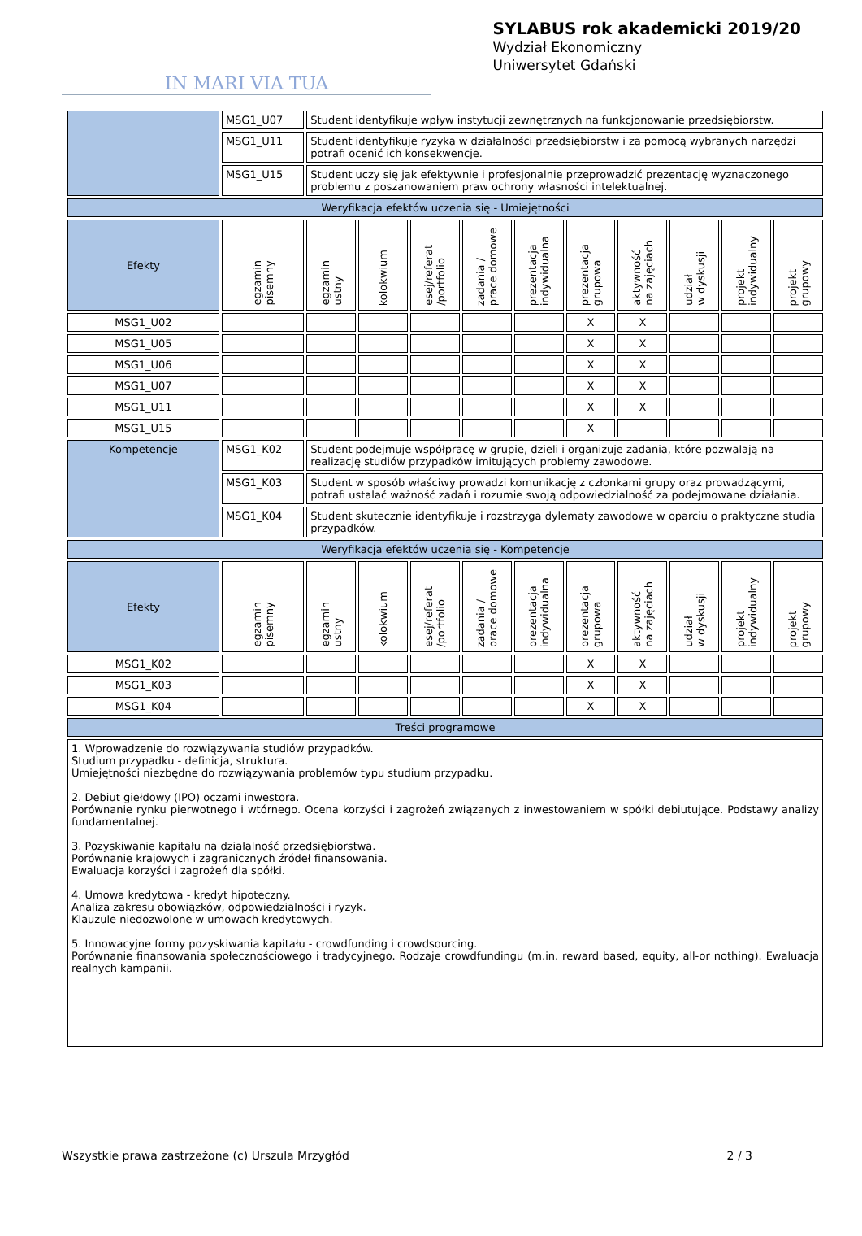IN MARI VIA TUA
SYLABUS rok akademicki 2019/20
Wydział Ekonomiczny
Uniwersytet Gdański
| | MSG1_U07 | Student identyfikuje wpływ instytucji zewnętrznych na funkcjonowanie przedsiębiorstw. | | | | | | | | | |
| | MSG1_U11 | Student identyfikuje ryzyka w działalności przedsiębiorstw i za pomocą wybranych narzędzi potrafi ocenić ich konsekwencje. | | | | | | | | | |
| | MSG1_U15 | Student uczy się jak efektywnie i profesjonalnie przeprowadzić prezentację wyznaczonego problemu z poszanowaniem praw ochrony własności intelektualnej. | | | | | | | | | |
| Weryfikacja efektów uczenia się - Umiejętności | | | | | | | | | | | |
| Efekty | egzamin pisemny | egzamin ustny | kolokwium | esej/referat /portfolio | zadania / prace domowe | prezentacja indywidualna | prezentacja grupowa | aktywność na zajęciach | udział w dyskusji | projekt indywidualny | projekt grupowy |
| MSG1_U02 | | | | | | | X | X | | | |
| MSG1_U05 | | | | | | | X | X | | | |
| MSG1_U06 | | | | | | | X | X | | | |
| MSG1_U07 | | | | | | | X | X | | | |
| MSG1_U11 | | | | | | | X | X | | | |
| MSG1_U15 | | | | | | | X | | | | |
| Kompetencje | MSG1_K02 | Student podejmuje współpracę w grupie, dzieli i organizuje zadania, które pozwalają na realizację studiów przypadków imitujących problemy zawodowe. | | | | | | | | | |
| | MSG1_K03 | Student w sposób właściwy prowadzi komunikację z członkami grupy oraz prowadzącymi, potrafi ustalać ważność zadań i rozumie swoją odpowiedzialność za podejmowane działania. | | | | | | | | | |
| | MSG1_K04 | Student skutecznie identyfikuje i rozstrzyga dylematy zawodowe w oparciu o praktyczne studia przypadków. | | | | | | | | | |
| Weryfikacja efektów uczenia się - Kompetencje | | | | | | | | | | | |
| Efekty | egzamin pisemny | egzamin ustny | kolokwium | esej/referat /portfolio | zadania / prace domowe | prezentacja indywidualna | prezentacja grupowa | aktywność na zajęciach | udział w dyskusji | projekt indywidualny | projekt grupowy |
| MSG1_K02 | | | | | | | X | X | | | |
| MSG1_K03 | | | | | | | X | X | | | |
| MSG1_K04 | | | | | | | X | X | | | |
| Treści programowe | | | | | | | | | | | |
| 1. Wprowadzenie do rozwiązywania studiów przypadków. Studium przypadku - definicja, struktura. Umiejętności niezbędne do rozwiązywania problemów typu studium przypadku. 2. Debiut giełdowy (IPO) oczami inwestora. Porównanie rynku pierwotnego i wtórnego. Ocena korzyści i zagrożeń związanych z inwestowaniem w spółki debiutujące. Podstawy analizy fundamentalnej. 3. Pozyskiwanie kapitału na działalność przedsiębiorstwa. Porównanie krajowych i zagranicznych źródeł finansowania. Ewaluacja korzyści i zagrożeń dla spółki. 4. Umowa kredytowa - kredyt hipoteczny. Analiza zakresu obowiązków, odpowiedzialności i ryzyk. Klauzule niedozwolone w umowach kredytowych. 5. Innowacyjne formy pozyskiwania kapitału - crowdfunding i crowdsourcing. Porównanie finansowania społecznościowego i tradycyjnego. Rodzaje crowdfundingu (m.in. reward based, equity, all-or nothing). Ewaluacja realnych kampanii. | | | | | | | | | | | |
Wszystkie prawa zastrzeżone (c) Urszula Mrzygłód 2 / 3